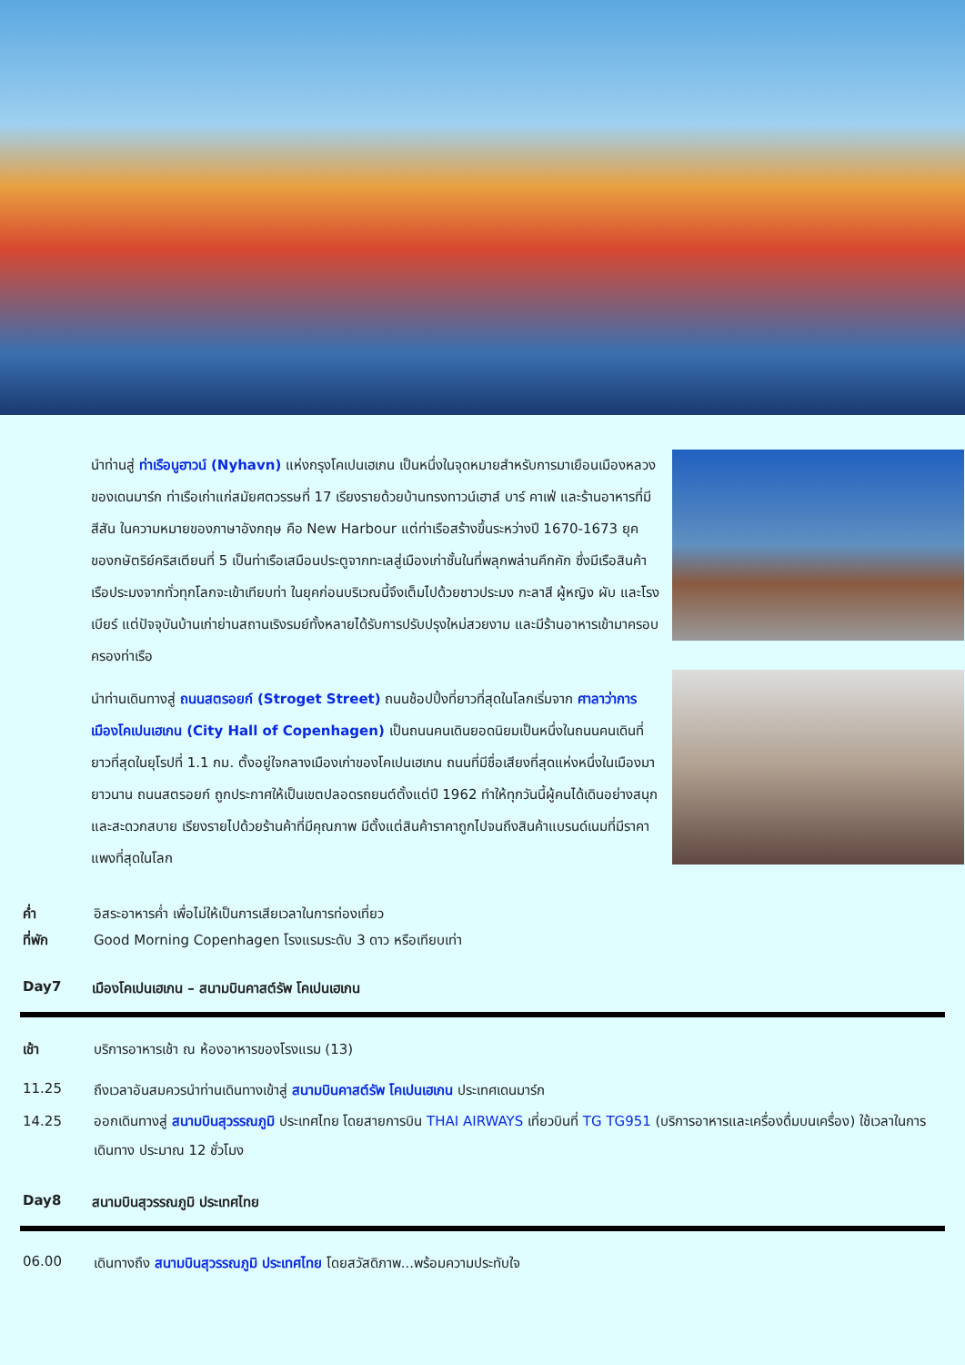นำท่านสู่ ท่าเรือนูฮาวน์ (Nyhavn) แห่งกรุงโคเปนเฮเกน เป็นหนึ่งในจุดหมายสำหรับการมาเยือนเมืองหลวงของเดนมาร์ก ท่าเรือเก่าแก่สมัยศตวรรษที่ 17 เรียงรายด้วยบ้านทรงทาวน์เฮาส์ บาร์ คาเฟ่ และร้านอาหารที่มีสีสัน ในความหมายของภาษาอังกฤษ คือ New Harbour แต่ท่าเรือสร้างขึ้นระหว่างปี 1670-1673 ยุคของกษัตริย์คริสเตียนที่ 5 เป็นท่าเรือเสมือนประตูจากทะเลสู่เมืองเก่าชั้นในที่พลุกพล่านคึกคัก ซึ่งมีเรือสินค้า เรือประมงจากทั่วทุกโลกจะเข้าเทียบท่า ในยุคก่อนบริเวณนี้จึงเต็มไปด้วยชาวประมง กะลาสี ผู้หญิง ผับ และโรงเบียร์ แต่ปัจจุบันบ้านเก่าย่านสถานเริงรมย์ทั้งหลายได้รับการปรับปรุงใหม่สวยงาม และมีร้านอาหารเข้ามาครอบครองท่าเรือ
นำท่านเดินทางสู่ ถนนสตรอยก์ (Stroget Street) ถนนช้อปปิ้งที่ยาวที่สุดในโลกเริ่มจาก ศาลาว่าการเมืองโคเปนเฮเกน (City Hall of Copenhagen) เป็นถนนคนเดินยอดนิยมเป็นหนึ่งในถนนคนเดินที่ยาวที่สุดในยุโรปที่ 1.1 กม. ตั้งอยู่ใจกลางเมืองเก่าของโคเปนเฮเกน ถนนที่มีชื่อเสียงที่สุดแห่งหนึ่งในเมืองมายาวนาน ถนนสตรอยก์ ถูกประกาศให้เป็นเขตปลอดรถยนต์ตั้งแต่ปี 1962 ทำให้ทุกวันนี้ผู้คนได้เดินอย่างสนุกและสะดวกสบาย เรียงรายไปด้วยร้านค้าที่มีคุณภาพ มีตั้งแต่สินค้าราคาถูกไปจนถึงสินค้าแบรนด์เนมที่มีราคาแพงที่สุดในโลก
ค่ำ อิสระอาหารค่ำ เพื่อไม่ให้เป็นการเสียเวลาในการท่องเที่ยว
ที่พัก Good Morning Copenhagen โรงแรมระดับ 3 ดาว หรือเทียบเท่า
Day7 เมืองโคเปนเฮเกน – สนามบินคาสต์รัพ โคเปนเฮเกน
เช้า บริการอาหารเช้า ณ ห้องอาหารของโรงแรม (13)
11.25 ถึงเวลาอันสมควรนำท่านเดินทางเข้าสู่ สนามบินคาสต์รัพ โคเปนเฮเกน ประเทศเดนมาร์ก
14.25 ออกเดินทางสู่ สนามบินสุวรรณภูมิ ประเทศไทย โดยสายการบิน THAI AIRWAYS เที่ยวบินที่ TG TG951 (บริการอาหารและเครื่องดื่มบนเครื่อง) ใช้เวลาในการเดินทาง ประมาณ 12 ชั่วโมง
Day8 สนามบินสุวรรณภูมิ ประเทศไทย
06.00 เดินทางถึง สนามบินสุวรรณภูมิ ประเทศไทย โดยสวัสดิภาพ...พร้อมความประทับใจ